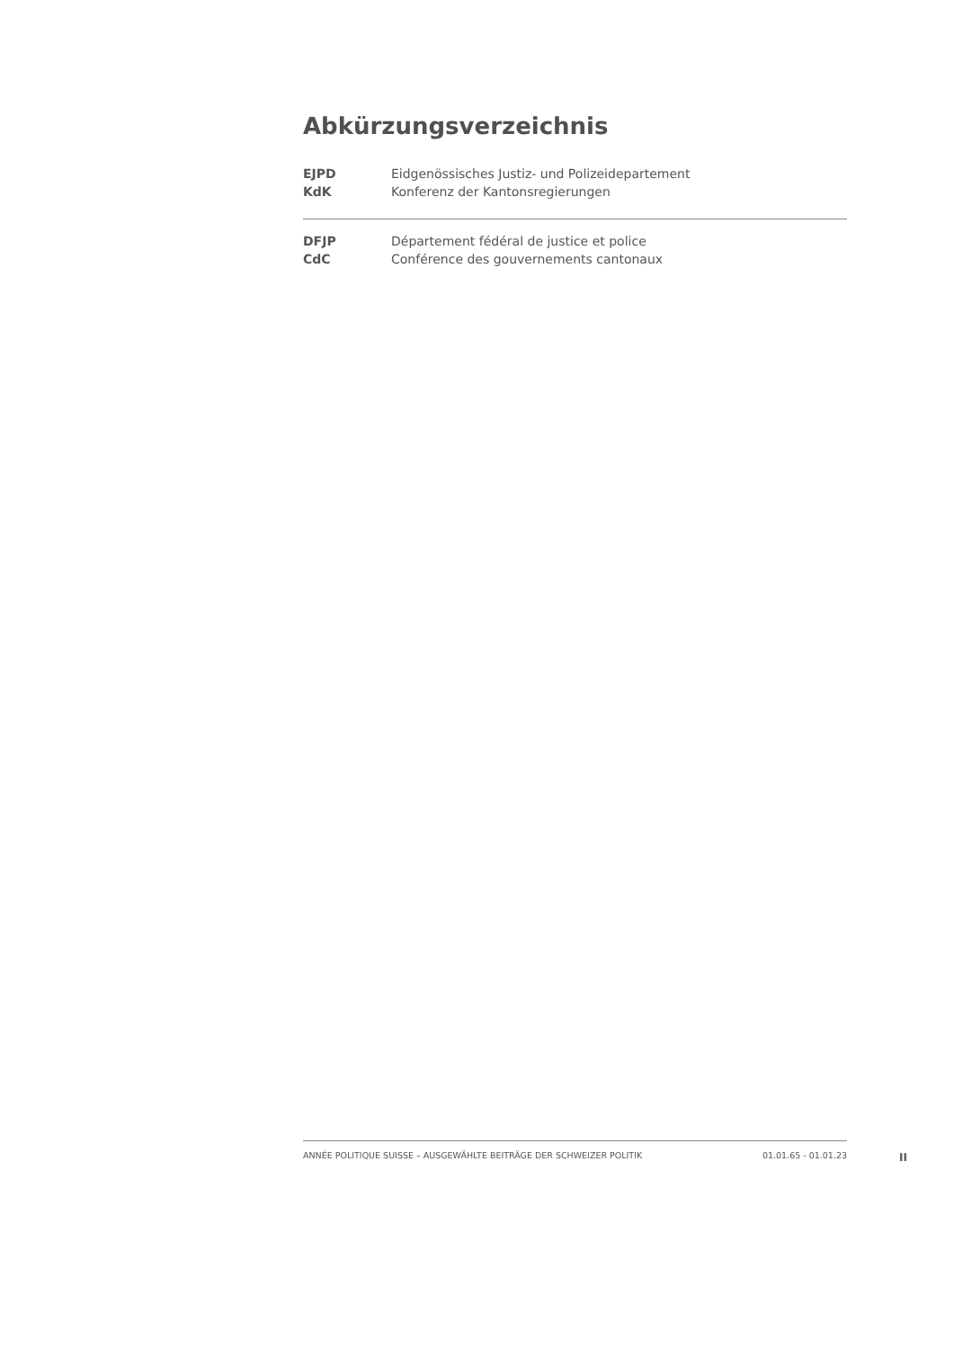Abkürzungsverzeichnis
| EJPD | Eidgenössisches Justiz- und Polizeidepartement |
| KdK | Konferenz der Kantonsregierungen |
| DFJP | Département fédéral de justice et police |
| CdC | Conférence des gouvernements cantonaux |
ANNÉE POLITIQUE SUISSE – AUSGEWÄHLTE BEITRÄGE DER SCHWEIZER POLITIK 01.01.65 - 01.01.23
II